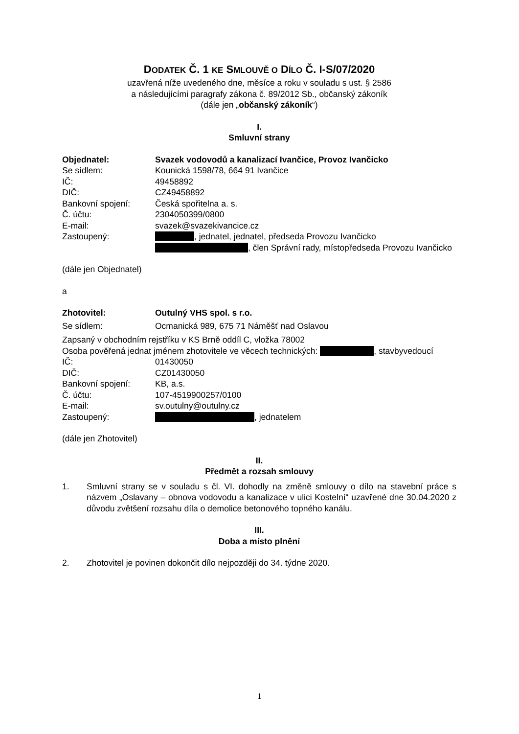DODATEK Č. 1 KE SMLOUVĚ O DÍLO Č. I-S/07/2020
uzavřená níže uvedeného dne, měsíce a roku v souladu s ust. § 2586
a následujícími paragrafy zákona č. 89/2012 Sb., občanský zákoník
(dále jen „občanský zákoník“)
I.
Smluvní strany
Objednatel: Svazek vodovodů a kanalizací Ivančice, Provoz Ivančicko
Se sídlem: Kounická 1598/78, 664 91 Ivančice
IČ: 49458892
DIČ: CZ49458892
Bankovní spojení: Česká spořitelna a. s.
Č. účtu: 2304050399/0800
E-mail: svazek@svazekivancice.cz
Zastoupený: , jednatel, jednatel, předseda Provozu Ivančicko
, člen Správní rady, místopředseda Provozu Ivančicko
(dále jen Objednatel)
a
Zhotovitel: Outulný VHS spol. s r.o.
Se sídlem: Ocmanická 989, 675 71 Náměšť nad Oslavou
Zapsaný v obchodním rejstříku v KS Brně oddíl C, vložka 78002
Osoba pověřená jednat jménem zhotovitele ve věcech technických: , stavbyvedoucí
IČ: 01430050
DIČ: CZ01430050
Bankovní spojení: KB, a.s.
Č. účtu: 107-4519900257/0100
E-mail: sv.outulny@outulny.cz
Zastoupený: , jednatelem
(dále jen Zhotovitel)
II.
Předmět a rozsah smlouvy
1. Smluvní strany se v souladu s čl. VI. dohodly na změně smlouvy o dílo na stavební práce s názvem „Oslavany – obnova vodovodu a kanalizace v ulici Kostelní“ uzavřené dne 30.04.2020 z důvodu zvětšení rozsahu díla o demolice betonového topného kanálu.
III.
Doba a místo plnění
2. Zhotovitel je povinen dokončit dílo nejpozději do 34. týdne 2020.
1